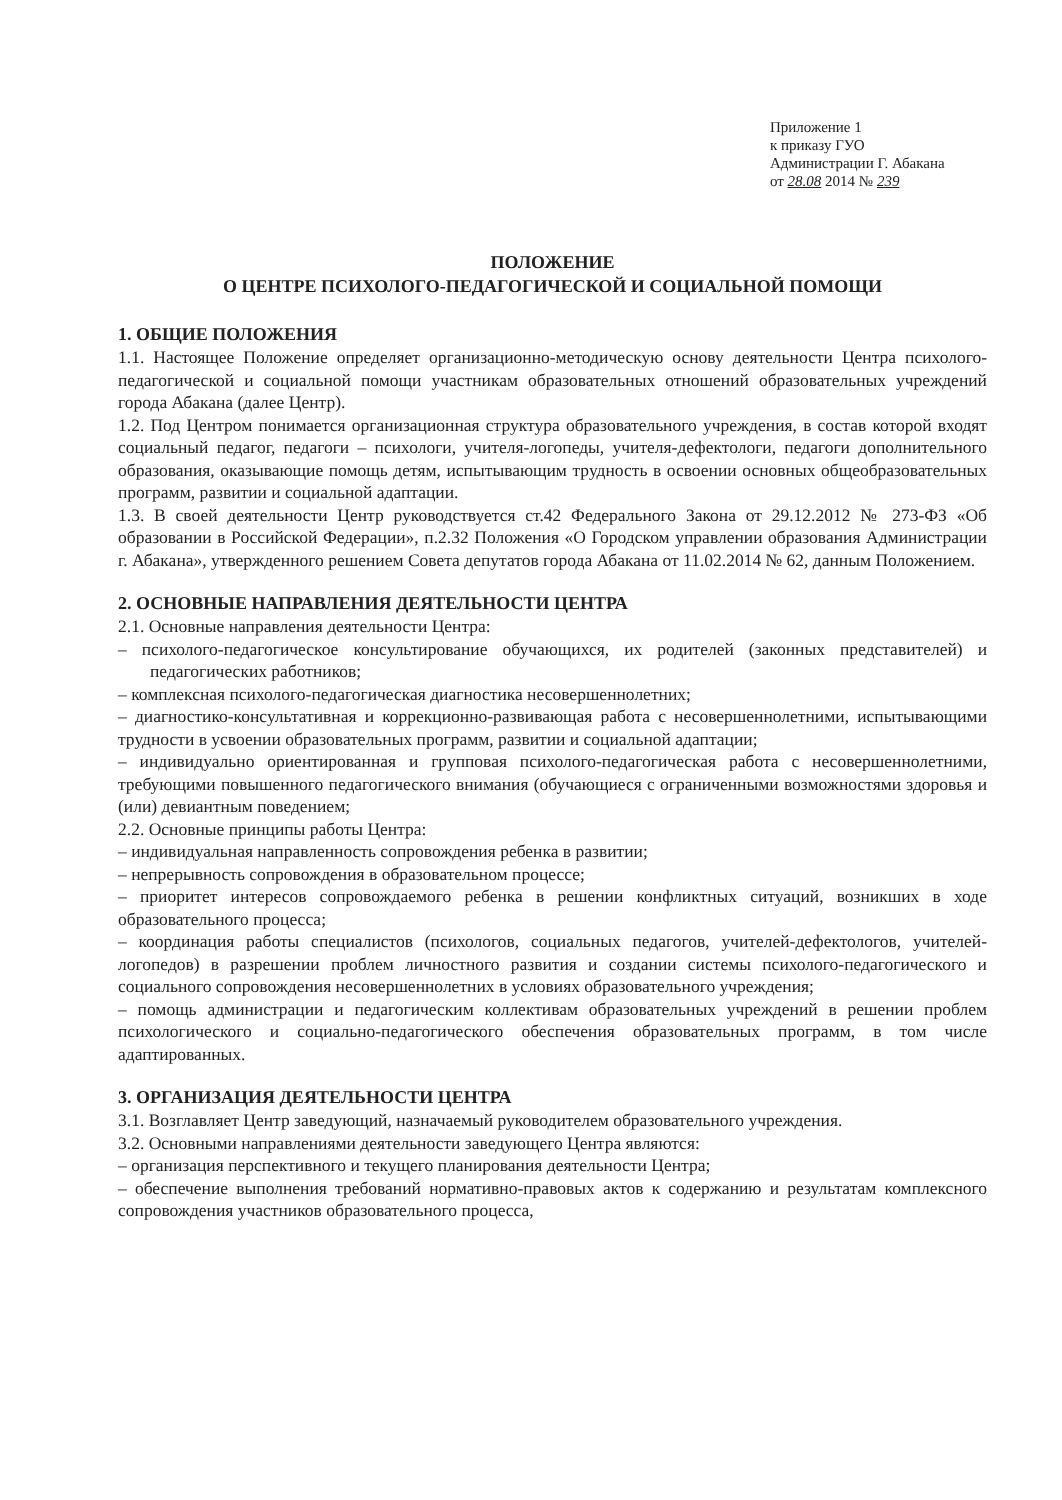Приложение 1
к приказу ГУО
Администрации Г. Абакана
от 28.08 2014 № 239
ПОЛОЖЕНИЕ
О ЦЕНТРЕ ПСИХОЛОГО-ПЕДАГОГИЧЕСКОЙ И СОЦИАЛЬНОЙ ПОМОЩИ
1. ОБЩИЕ ПОЛОЖЕНИЯ
1.1. Настоящее Положение определяет организационно-методическую основу деятельности Центра психолого-педагогической и социальной помощи участникам образовательных отношений образовательных учреждений города Абакана (далее Центр).
1.2. Под Центром понимается организационная структура образовательного учреждения, в состав которой входят социальный педагог, педагоги – психологи, учителя-логопеды, учителя-дефектологи, педагоги дополнительного образования, оказывающие помощь детям, испытывающим трудность в освоении основных общеобразовательных программ, развитии и социальной адаптации.
1.3. В своей деятельности Центр руководствуется ст.42 Федерального Закона от 29.12.2012 № 273-ФЗ «Об образовании в Российской Федерации», п.2.32 Положения «О Городском управлении образования Администрации г. Абакана», утвержденного решением Совета депутатов города Абакана от 11.02.2014 № 62, данным Положением.
2. ОСНОВНЫЕ НАПРАВЛЕНИЯ ДЕЯТЕЛЬНОСТИ ЦЕНТРА
2.1. Основные направления деятельности Центра:
– психолого-педагогическое консультирование обучающихся, их родителей (законных представителей) и педагогических работников;
– комплексная психолого-педагогическая диагностика несовершеннолетних;
– диагностико-консультативная и коррекционно-развивающая работа с несовершеннолетними, испытывающими трудности в усвоении образовательных программ, развитии и социальной адаптации;
– индивидуально ориентированная и групповая психолого-педагогическая работа с несовершеннолетними, требующими повышенного педагогического внимания (обучающиеся с ограниченными возможностями здоровья и (или) девиантным поведением;
2.2. Основные принципы работы Центра:
– индивидуальная направленность сопровождения ребенка в развитии;
– непрерывность сопровождения в образовательном процессе;
– приоритет интересов сопровождаемого ребенка в решении конфликтных ситуаций, возникших в ходе образовательного процесса;
– координация работы специалистов (психологов, социальных педагогов, учителей-дефектологов, учителей-логопедов) в разрешении проблем личностного развития и создании системы психолого-педагогического и социального сопровождения несовершеннолетних в условиях образовательного учреждения;
– помощь администрации и педагогическим коллективам образовательных учреждений в решении проблем психологического и социально-педагогического обеспечения образовательных программ, в том числе адаптированных.
3. ОРГАНИЗАЦИЯ ДЕЯТЕЛЬНОСТИ ЦЕНТРА
3.1. Возглавляет Центр заведующий, назначаемый руководителем образовательного учреждения.
3.2. Основными направлениями деятельности заведующего Центра являются:
– организация перспективного и текущего планирования деятельности Центра;
– обеспечение выполнения требований нормативно-правовых актов к содержанию и результатам комплексного сопровождения участников образовательного процесса,